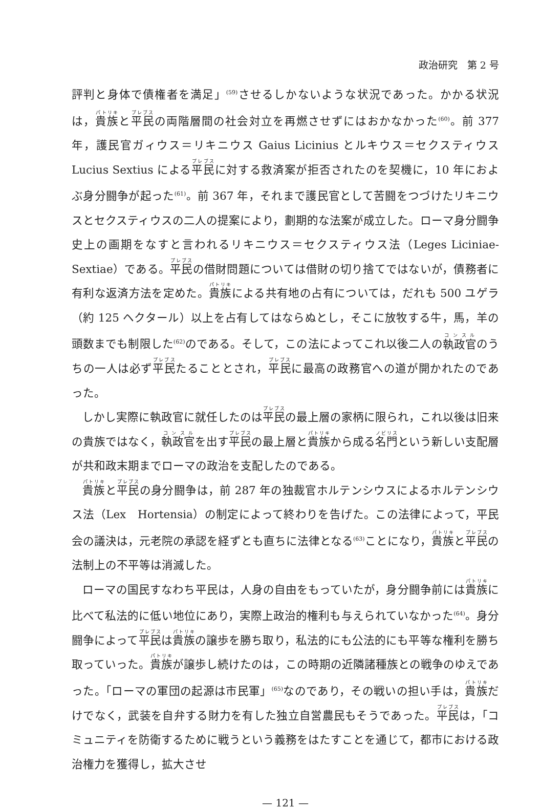政治研究　第 2 号
評判と身体で債権者を満足」<sup>(59)</sup>させるしかないような状況であった。かかる状況は，貴族と平民の両階層間の社会対立を再燃させずにはおかなかった<sup>(60)</sup>。前 377 年，護民官ガィウス＝リキニウス Gaius Licinius とルキウス＝セクスティウス Lucius Sextius による平民に対する救済案が拒否されたのを契機に，10 年におよぶ身分闘争が起った<sup>(61)</sup>。前 367 年，それまで護民官として苦闘をつづけたリキニウスとセクスティウスの二人の提案により，劃期的な法案が成立した。ローマ身分闘争史上の画期をなすと言われるリキニウス＝セクスティウス法（Leges Liciniae-Sextiae）である。平民の借財問題については借財の切り捨てではないが，債務者に有利な返済方法を定めた。貴族による共有地の占有については，だれも 500 ユゲラ（約 125 ヘクタール）以上を占有してはならぬとし，そこに放牧する牛，馬，羊の頭数までも制限した<sup>(62)</sup>のである。そして，この法によってこれ以後二人の執政官のうちの一人は必ず平民たることとされ，平民に最高の政務官への道が開かれたのであった。
しかし実際に執政官に就任したのは平民の最上層の家柄に限られ，これ以後は旧来の貴族ではなく，執政官を出す平民の最上層と貴族から成る名門という新しい支配層が共和政末期までローマの政治を支配したのである。
貴族と平民の身分闘争は，前 287 年の独裁官ホルテンシウスによるホルテンシウス法（Lex　Hortensia）の制定によって終わりを告げた。この法律によって，平民会の議決は，元老院の承認を経ずとも直ちに法律となる<sup>(63)</sup>ことになり，貴族と平民の法制上の不平等は消滅した。
ローマの国民すなわち平民は，人身の自由をもっていたが，身分闘争前には貴族に比べて私法的に低い地位にあり，実際上政治的権利も与えられていなかった<sup>(64)</sup>。身分闘争によって平民は貴族の譲歩を勝ち取り，私法的にも公法的にも平等な権利を勝ち取っていった。貴族が譲歩し続けたのは，この時期の近隣諸種族との戦争のゆえであった。「ローマの軍団の起源は市民軍」<sup>(65)</sup>なのであり，その戦いの担い手は，貴族だけでなく，武装を自弁する財力を有した独立自営農民もそうであった。平民は，「コミュニティを防衛するために戦うという義務をはたすことを通じて，都市における政治権力を獲得し，拡大させ
— 121 —